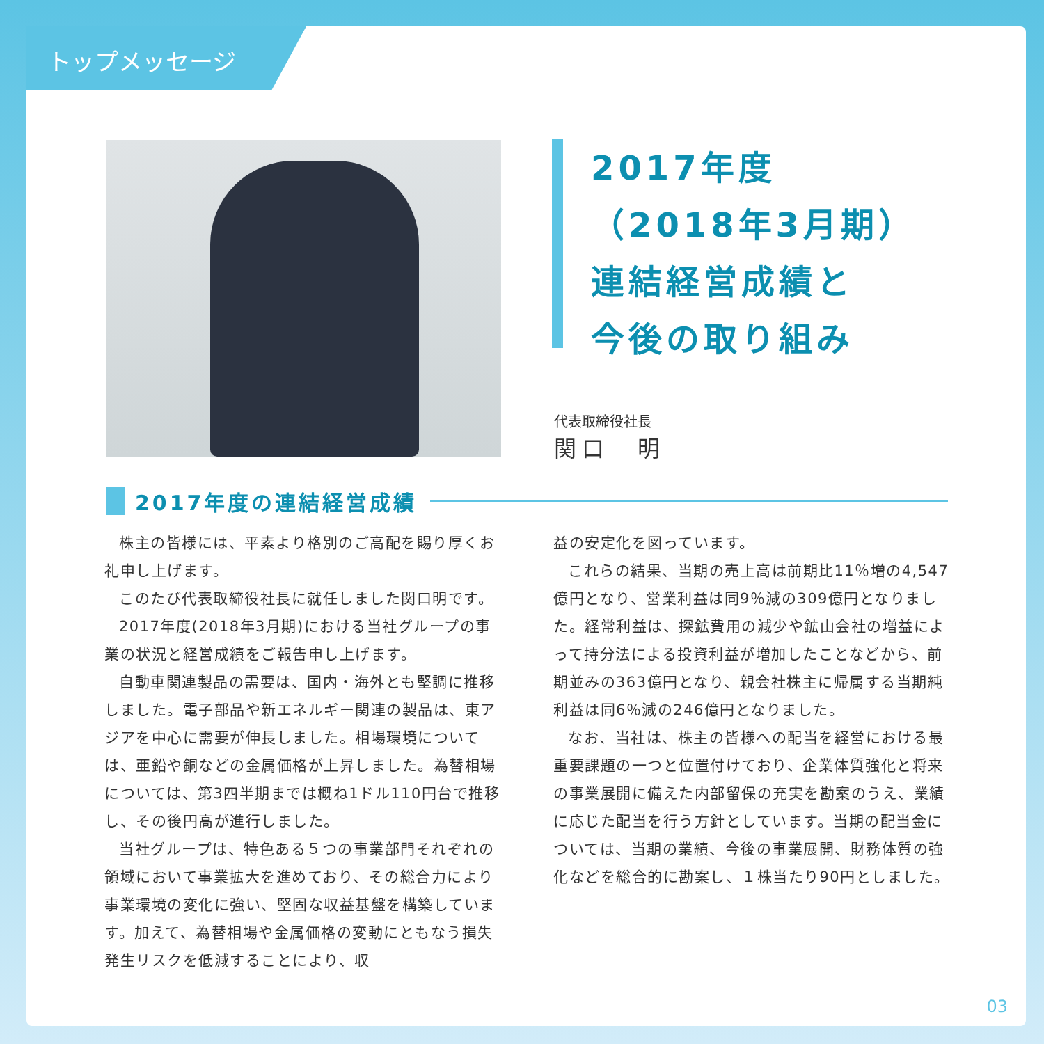トップメッセージ
2017年度
（2018年3月期）
連結経営成績と
今後の取り組み
代表取締役社長
関口　明
2017年度の連結経営成績
株主の皆様には、平素より格別のご高配を賜り厚くお礼申し上げます。
このたび代表取締役社長に就任しました関口明です。
2017年度(2018年3月期)における当社グループの事業の状況と経営成績をご報告申し上げます。
自動車関連製品の需要は、国内・海外とも堅調に推移しました。電子部品や新エネルギー関連の製品は、東アジアを中心に需要が伸長しました。相場環境については、亜鉛や銅などの金属価格が上昇しました。為替相場については、第3四半期までは概ね1ドル110円台で推移し、その後円高が進行しました。
当社グループは、特色ある５つの事業部門それぞれの領域において事業拡大を進めており、その総合力により事業環境の変化に強い、堅固な収益基盤を構築しています。加えて、為替相場や金属価格の変動にともなう損失発生リスクを低減することにより、収
益の安定化を図っています。
これらの結果、当期の売上高は前期比11％増の4,547億円となり、営業利益は同9％減の309億円となりました。経常利益は、探鉱費用の減少や鉱山会社の増益によって持分法による投資利益が増加したことなどから、前期並みの363億円となり、親会社株主に帰属する当期純利益は同6％減の246億円となりました。
なお、当社は、株主の皆様への配当を経営における最重要課題の一つと位置付けており、企業体質強化と将来の事業展開に備えた内部留保の充実を勘案のうえ、業績に応じた配当を行う方針としています。当期の配当金については、当期の業績、今後の事業展開、財務体質の強化などを総合的に勘案し、１株当たり90円としました。
03